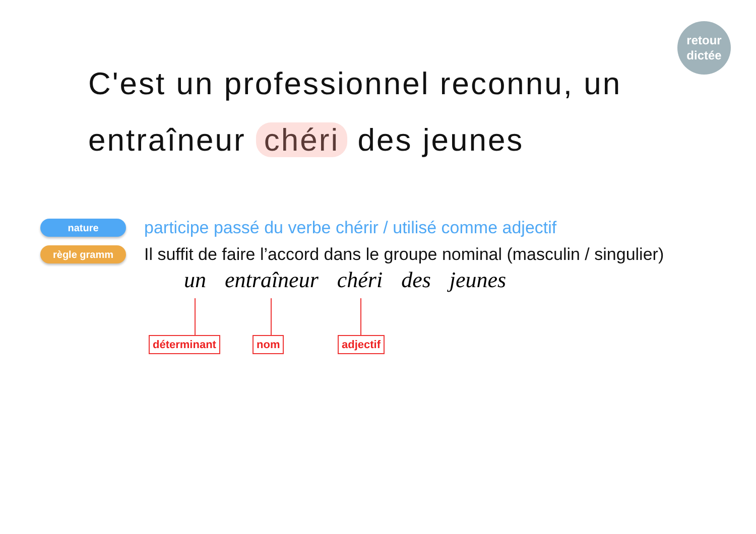retour
dictée
C'est un professionnel reconnu, un
entraîneur chéri des jeunes
nature
participe passé du verbe chérir / utilisé comme adjectif
règle gramm
Il suffit de faire l’accord dans le groupe nominal (masculin / singulier)
un entraîneur chéri des jeunes
déterminant nom adjectif